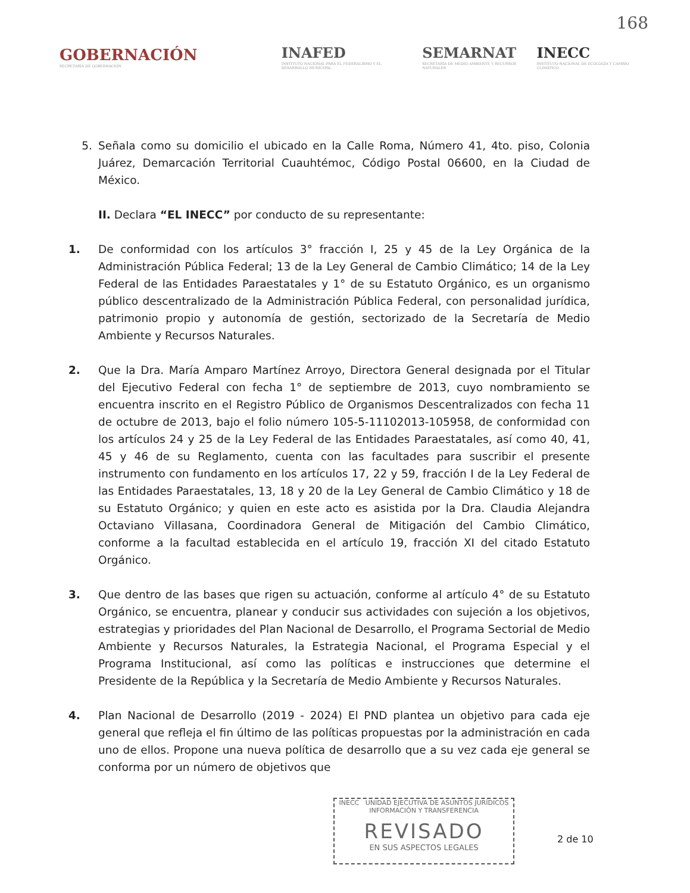168
GOBERNACIÓN
SECRETARÍA DE GOBERNACIÓN
INAFED
INSTITUTO NACIONAL PARA EL FEDERALISMO Y EL DESARROLLO MUNICIPAL
SEMARNAT
SECRETARÍA DE MEDIO AMBIENTE Y RECURSOS NATURALES
INECC
INSTITUTO NACIONAL DE ECOLOGÍA Y CAMBIO CLIMÁTICO
5. Señala como su domicilio el ubicado en la Calle Roma, Número 41, 4to. piso, Colonia Juárez, Demarcación Territorial Cuauhtémoc, Código Postal 06600, en la Ciudad de México.
II. Declara “EL INECC” por conducto de su representante:
1. De conformidad con los artículos 3° fracción I, 25 y 45 de la Ley Orgánica de la Administración Pública Federal; 13 de la Ley General de Cambio Climático; 14 de la Ley Federal de las Entidades Paraestatales y 1° de su Estatuto Orgánico, es un organismo público descentralizado de la Administración Pública Federal, con personalidad jurídica, patrimonio propio y autonomía de gestión, sectorizado de la Secretaría de Medio Ambiente y Recursos Naturales.
2. Que la Dra. María Amparo Martínez Arroyo, Directora General designada por el Titular del Ejecutivo Federal con fecha 1° de septiembre de 2013, cuyo nombramiento se encuentra inscrito en el Registro Público de Organismos Descentralizados con fecha 11 de octubre de 2013, bajo el folio número 105-5-11102013-105958, de conformidad con los artículos 24 y 25 de la Ley Federal de las Entidades Paraestatales, así como 40, 41, 45 y 46 de su Reglamento, cuenta con las facultades para suscribir el presente instrumento con fundamento en los artículos 17, 22 y 59, fracción I de la Ley Federal de las Entidades Paraestatales, 13, 18 y 20 de la Ley General de Cambio Climático y 18 de su Estatuto Orgánico; y quien en este acto es asistida por la Dra. Claudia Alejandra Octaviano Villasana, Coordinadora General de Mitigación del Cambio Climático, conforme a la facultad establecida en el artículo 19, fracción XI del citado Estatuto Orgánico.
3. Que dentro de las bases que rigen su actuación, conforme al artículo 4° de su Estatuto Orgánico, se encuentra, planear y conducir sus actividades con sujeción a los objetivos, estrategias y prioridades del Plan Nacional de Desarrollo, el Programa Sectorial de Medio Ambiente y Recursos Naturales, la Estrategia Nacional, el Programa Especial y el Programa Institucional, así como las políticas e instrucciones que determine el Presidente de la República y la Secretaría de Medio Ambiente y Recursos Naturales.
4. Plan Nacional de Desarrollo (2019 - 2024) El PND plantea un objetivo para cada eje general que refleja el fin último de las políticas propuestas por la administración en cada uno de ellos. Propone una nueva política de desarrollo que a su vez cada eje general se conforma por un número de objetivos que
INECC UNIDAD EJECUTIVA DE ASUNTOS JURÍDICOS
INFORMACIÓN Y TRANSFERENCIA
REVISADO
EN SUS ASPECTOS LEGALES
2 de 10